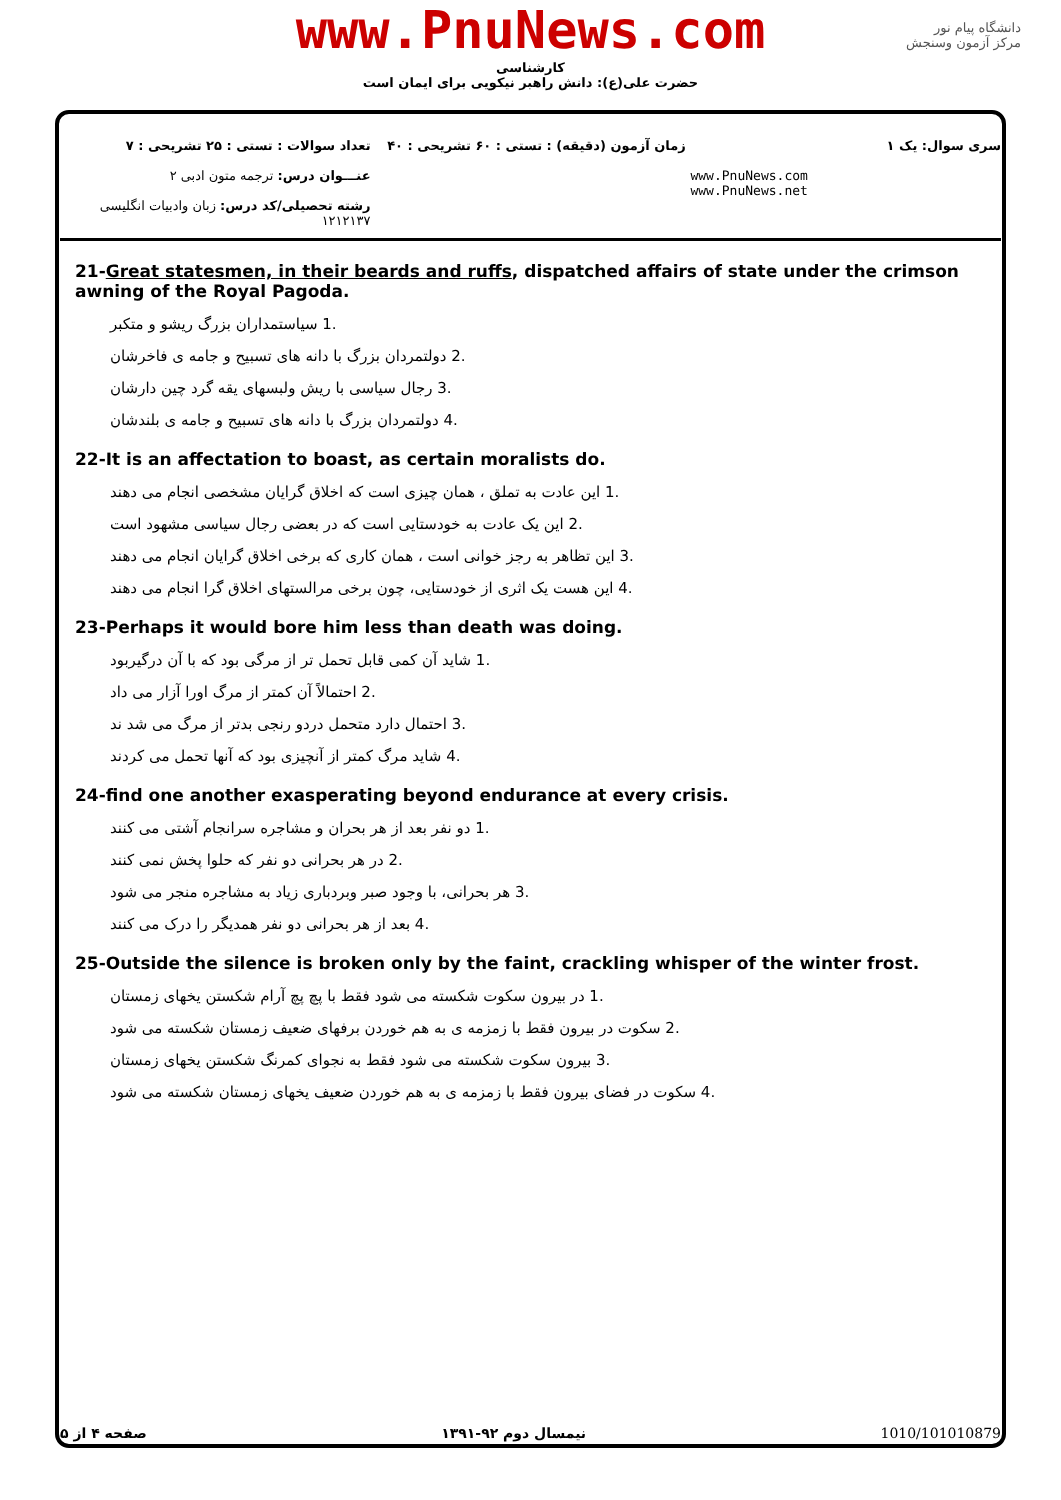www.PnuNews.com
کارشناسی
حضرت علی(ع): دانش راهبر نیکویی برای ایمان است
دانشگاه پیام نور
مرکز آزمون وسنجش
تعداد سوالات : تستی : ۲۵ تشریحی : ۷
عنـــوان درس: ترجمه متون ادبی ۲
رشته تحصیلی/کد درس: زبان وادبیات انگلیسی ۱۲۱۲۱۳۷
زمان آزمون (دقیقه) : تستی : ۶۰ تشریحی : ۴۰
سری سوال: یک ۱
www.PnuNews.com
www.PnuNews.net
21-Great statesmen, in their beards and ruffs, dispatched affairs of state under the crimson awning of the Royal Pagoda.
.1 سیاستمداران بزرگ ریشو و متکبر
.2 دولتمردان بزرگ با دانه های تسبیح و جامه ی فاخرشان
.3 رجال سیاسی با ریش ولبسهای یقه گرد چین دارشان
.4 دولتمردان بزرگ با دانه های تسبیح و جامه ی بلندشان
22-It is an affectation to boast, as certain moralists do.
.1 این عادت به تملق ، همان چیزی است که اخلاق گرایان مشخصی انجام می دهند
.2 این یک عادت به خودستایی است که در بعضی رجال سیاسی مشهود است
.3 این تظاهر به رجز خوانی است ، همان کاری که برخی اخلاق گرایان انجام می دهند
.4 این هست یک اثری از خودستایی، چون برخی مرالستهای اخلاق گرا انجام می دهند
23-Perhaps it would bore him less than death was doing.
.1 شاید آن کمی قابل تحمل تر از مرگی بود که با آن درگیربود
.2 احتمالاً آن کمتر از مرگ اورا آزار می داد
.3 احتمال دارد متحمل دردو رنجی بدتر از مرگ می شد ند
.4 شاید مرگ کمتر از آنچیزی بود که آنها تحمل می کردند
24-find one another exasperating beyond endurance at every crisis.
.1 دو نفر بعد از هر بحران و مشاجره سرانجام آشتی می کنند
.2 در هر بحرانی دو نفر که حلوا پخش نمی کنند
.3 هر بحرانی، با وجود صبر وبردباری زیاد به مشاجره منجر می شود
.4 بعد از هر بحرانی دو نفر همدیگر را درک می کنند
25-Outside the silence is broken only by the faint, crackling whisper of the winter frost.
.1 در بیرون سکوت شکسته می شود فقط با پچ پچ آرام شکستن یخهای زمستان
.2 سکوت در بیرون فقط با زمزمه ی به هم خوردن برفهای ضعیف زمستان شکسته می شود
.3 بیرون سکوت شکسته می شود فقط به نجوای کمرنگ شکستن یخهای زمستان
.4 سکوت در فضای بیرون فقط با زمزمه ی به هم خوردن ضعیف یخهای زمستان شکسته می شود
صفحه ۴ از ۵ نیمسال دوم ۹۲-۱۳۹۱ 1010/101010879